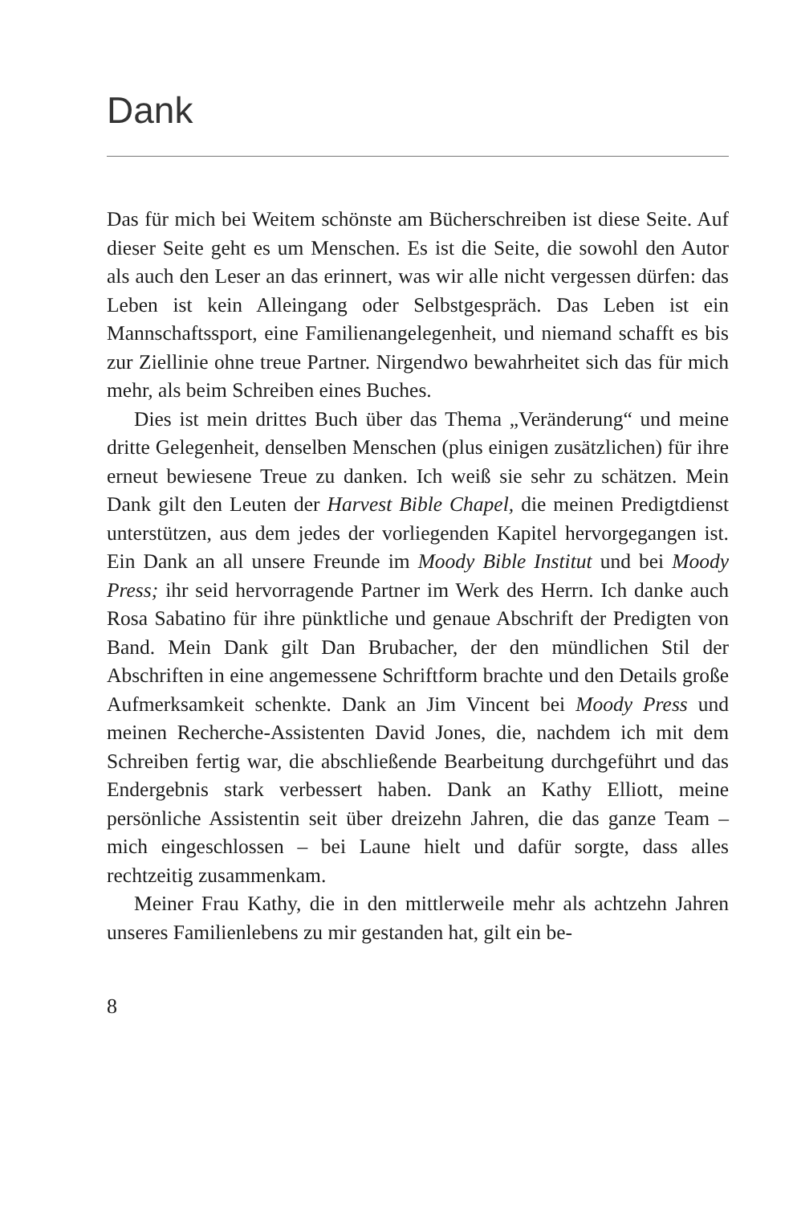Dank
Das für mich bei Weitem schönste am Bücherschreiben ist diese Seite. Auf dieser Seite geht es um Menschen. Es ist die Seite, die sowohl den Autor als auch den Leser an das erinnert, was wir alle nicht vergessen dürfen: das Leben ist kein Alleingang oder Selbstgespräch. Das Leben ist ein Mannschaftssport, eine Familienangelegenheit, und niemand schafft es bis zur Ziellinie ohne treue Partner. Nirgendwo bewahrheitet sich das für mich mehr, als beim Schreiben eines Buches.
Dies ist mein drittes Buch über das Thema „Veränderung“ und meine dritte Gelegenheit, denselben Menschen (plus einigen zusätzlichen) für ihre erneut bewiesene Treue zu danken. Ich weiß sie sehr zu schätzen. Mein Dank gilt den Leuten der Harvest Bible Chapel, die meinen Predigtdienst unterstützen, aus dem jedes der vorliegenden Kapitel hervorgegangen ist. Ein Dank an all unsere Freunde im Moody Bible Institut und bei Moody Press; ihr seid hervorragende Partner im Werk des Herrn. Ich danke auch Rosa Sabatino für ihre pünktliche und genaue Abschrift der Predigten von Band. Mein Dank gilt Dan Brubacher, der den mündlichen Stil der Abschriften in eine angemessene Schriftform brachte und den Details große Aufmerksamkeit schenkte. Dank an Jim Vincent bei Moody Press und meinen Recherche-Assistenten David Jones, die, nachdem ich mit dem Schreiben fertig war, die abschließende Bearbeitung durchgeführt und das Endergebnis stark verbessert haben. Dank an Kathy Elliott, meine persönliche Assistentin seit über dreizehn Jahren, die das ganze Team – mich eingeschlossen – bei Laune hielt und dafür sorgte, dass alles rechtzeitig zusammenkam.
Meiner Frau Kathy, die in den mittlerweile mehr als achtzehn Jahren unseres Familienlebens zu mir gestanden hat, gilt ein be-
8